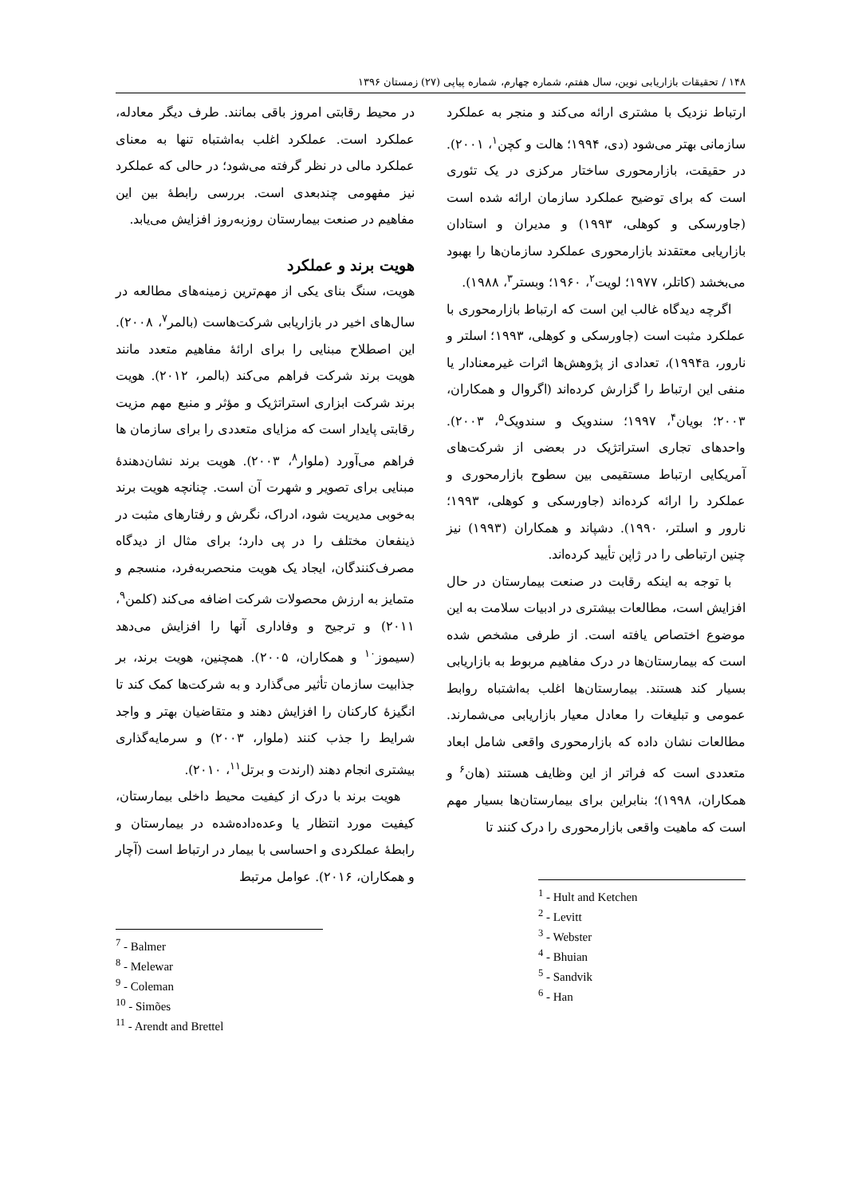۱۴۸ / تحقیقات بازاریابی نوین، سال هفتم، شماره چهارم، شماره پیاپی (۲۷) زمستان ۱۳۹۶
ارتباط نزدیک با مشتری ارائه می‌کند و منجر به عملکرد سازمانی بهتر می‌شود (دی، ۱۹۹۴؛ هالت و کچن<sup>۱</sup>، ۲۰۰۱). در حقیقت، بازارمحوری ساختار مرکزی در یک تئوری است که برای توضیح عملکرد سازمان ارائه شده است (جاورسکی و کوهلی، ۱۹۹۳) و مدیران و استادان بازاریابی معتقدند بازارمحوری عملکرد سازمان‌ها را بهبود می‌بخشد (کاتلر، ۱۹۷۷؛ لویت<sup>۲</sup>، ۱۹۶۰؛ وبستر<sup>۳</sup>، ۱۹۸۸).
اگرچه دیدگاه غالب این است که ارتباط بازارمحوری با عملکرد مثبت است (جاورسکی و کوهلی، ۱۹۹۳؛ اسلتر و نارور، ۱۹۹۴a)، تعدادی از پژوهش‌ها اثرات غیرمعنادار یا منفی این ارتباط را گزارش کرده‌اند (اگروال و همکاران، ۲۰۰۳؛ بویان<sup>۴</sup>، ۱۹۹۷؛ سندویک و سندویک<sup>۵</sup>، ۲۰۰۳). واحدهای تجاری استراتژیک در بعضی از شرکت‌های آمریکایی ارتباط مستقیمی بین سطوح بازارمحوری و عملکرد را ارائه کرده‌اند (جاورسکی و کوهلی، ۱۹۹۳؛ نارور و اسلتر، ۱۹۹۰). دشپاند و همکاران (۱۹۹۳) نیز چنین ارتباطی را در ژاپن تأیید کرده‌اند.
با توجه به اینکه رقابت در صنعت بیمارستان در حال افزایش است، مطالعات بیشتری در ادبیات سلامت به این موضوع اختصاص یافته است. از طرفی مشخص شده است که بیمارستان‌ها در درک مفاهیم مربوط به بازاریابی بسیار کند هستند. بیمارستان‌ها اغلب به‌اشتباه روابط عمومی و تبلیغات را معادل معیار بازاریابی می‌شمارند. مطالعات نشان داده که بازارمحوری واقعی شامل ابعاد متعددی است که فراتر از این وظایف هستند (هان<sup>۶</sup> و همکاران، ۱۹۹۸)؛ بنابراین برای بیمارستان‌ها بسیار مهم است که ماهیت واقعی بازارمحوری را درک کنند تا
<sup>1</sup> - Hult and Ketchen
<sup>2</sup> - Levitt
<sup>3</sup> - Webster
<sup>4</sup> - Bhuian
<sup>5</sup> - Sandvik
<sup>6</sup> - Han
در محیط رقابتی امروز باقی بمانند. طرف دیگر معادله، عملکرد است. عملکرد اغلب به‌اشتباه تنها به معنای عملکرد مالی در نظر گرفته می‌شود؛ در حالی که عملکرد نیز مفهومی چندبعدی است. بررسی رابطهٔ بین این مفاهیم در صنعت بیمارستان روزبه‌روز افزایش می‌یابد.
هویت برند و عملکرد
هویت، سنگ بنای یکی از مهم‌ترین زمینه‌های مطالعه در سال‌های اخیر در بازاریابی شرکت‌هاست (بالمر<sup>۷</sup>، ۲۰۰۸). این اصطلاح مبنایی را برای ارائهٔ مفاهیم متعدد مانند هویت برند شرکت فراهم می‌کند (بالمر، ۲۰۱۲). هویت برند شرکت ابزاری استراتژیک و مؤثر و منبع مهم مزیت رقابتی پایدار است که مزایای متعددی را برای سازمان ها فراهم می‌آورد (ملوار<sup>۸</sup>، ۲۰۰۳). هویت برند نشان‌دهندهٔ مبنایی برای تصویر و شهرت آن است. چنانچه هویت برند به‌خوبی مدیریت شود، ادراک، نگرش و رفتارهای مثبت در ذینفعان مختلف را در پی دارد؛ برای مثال از دیدگاه مصرف‌کنندگان، ایجاد یک هویت منحصربه‌فرد، منسجم و متمایز به ارزش محصولات شرکت اضافه می‌کند (کلمن<sup>۹</sup>، ۲۰۱۱) و ترجیح و وفاداری آنها را افزایش می‌دهد (سیموز<sup>۱۰</sup> و همکاران، ۲۰۰۵). همچنین، هویت برند، بر جذابیت سازمان تأثیر می‌گذارد و به شرکت‌ها کمک کند تا انگیزهٔ کارکنان را افزایش دهند و متقاضیان بهتر و واجد شرایط را جذب کنند (ملوار، ۲۰۰۳) و سرمایه‌گذاری بیشتری انجام دهند (ارندت و برتل<sup>۱۱</sup>، ۲۰۱۰).
هویت برند با درک از کیفیت محیط داخلی بیمارستان، کیفیت مورد انتظار یا وعده‌داده‌شده در بیمارستان و رابطهٔ عملکردی و احساسی با بیمار در ارتباط است (آچار و همکاران، ۲۰۱۶). عوامل مرتبط
<sup>7</sup> - Balmer
<sup>8</sup> - Melewar
<sup>9</sup> - Coleman
<sup>10</sup> - Simões
<sup>11</sup> - Arendt and Brettel